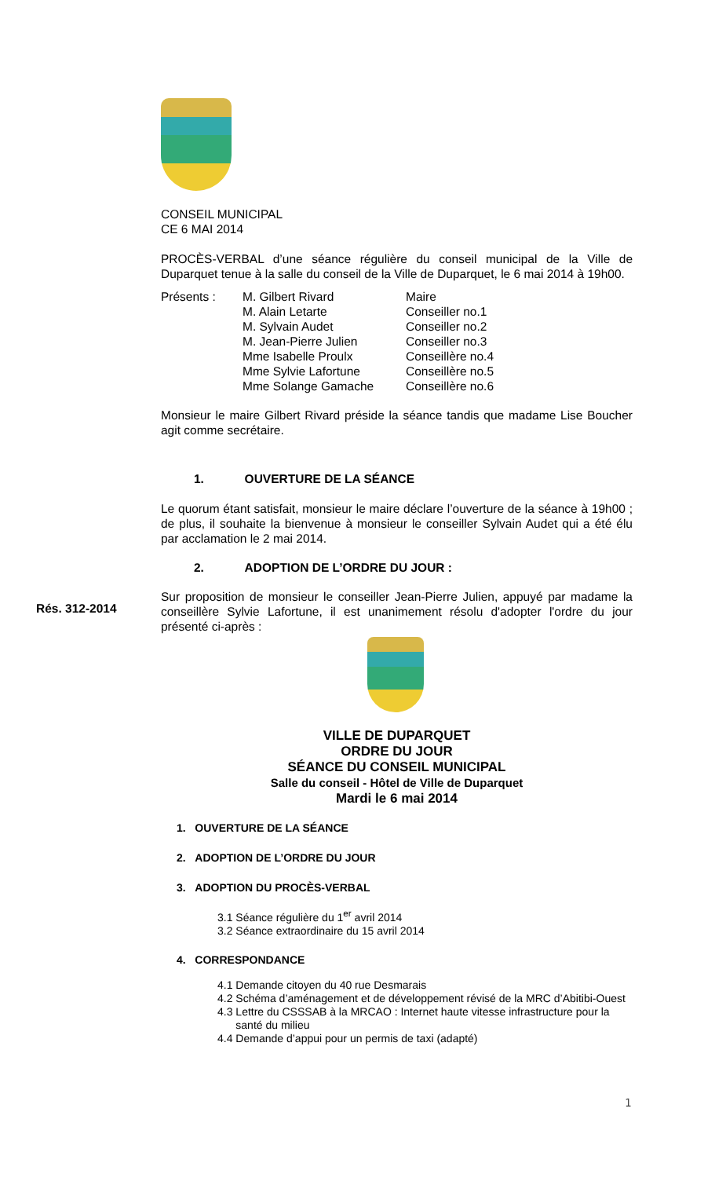CONSEIL MUNICIPAL
CE 6 MAI 2014
PROCÈS-VERBAL d’une séance régulière du conseil municipal de la Ville de Duparquet tenue à la salle du conseil de la Ville de Duparquet, le 6 mai 2014 à 19h00.
| Présents : | M. Gilbert Rivard | Maire |
| | M. Alain Letarte | Conseiller no.1 |
| | M. Sylvain Audet | Conseiller no.2 |
| | M. Jean-Pierre Julien | Conseiller no.3 |
| | Mme Isabelle Proulx | Conseillère no.4 |
| | Mme Sylvie Lafortune | Conseillère no.5 |
| | Mme Solange Gamache | Conseillère no.6 |
Monsieur le maire Gilbert Rivard préside la séance tandis que madame Lise Boucher agit comme secrétaire.
1. OUVERTURE DE LA SÉANCE
Le quorum étant satisfait, monsieur le maire déclare l’ouverture de la séance à 19h00 ; de plus, il souhaite la bienvenue à monsieur le conseiller Sylvain Audet qui a été élu par acclamation le 2 mai 2014.
2. ADOPTION DE L’ORDRE DU JOUR :
Sur proposition de monsieur le conseiller Jean-Pierre Julien, appuyé par madame la conseillère Sylvie Lafortune, il est unanimement résolu d'adopter l'ordre du jour présenté ci-après :
VILLE DE DUPARQUET
ORDRE DU JOUR
SÉANCE DU CONSEIL MUNICIPAL
Salle du conseil - Hôtel de Ville de Duparquet
Mardi le 6 mai 2014
1. OUVERTURE DE LA SÉANCE
2. ADOPTION DE L’ORDRE DU JOUR
3. ADOPTION DU PROCÈS-VERBAL
3.1 Séance régulière du 1<sup>er</sup> avril 2014
3.2 Séance extraordinaire du 15 avril 2014
4. CORRESPONDANCE
4.1 Demande citoyen du 40 rue Desmarais
4.2 Schéma d’aménagement et de développement révisé de la MRC d’Abitibi-Ouest
4.3 Lettre du CSSSAB à la MRCAO : Internet haute vitesse infrastructure pour la
santé du milieu
4.4 Demande d’appui pour un permis de taxi (adapté)
Rés. 312-2014
1